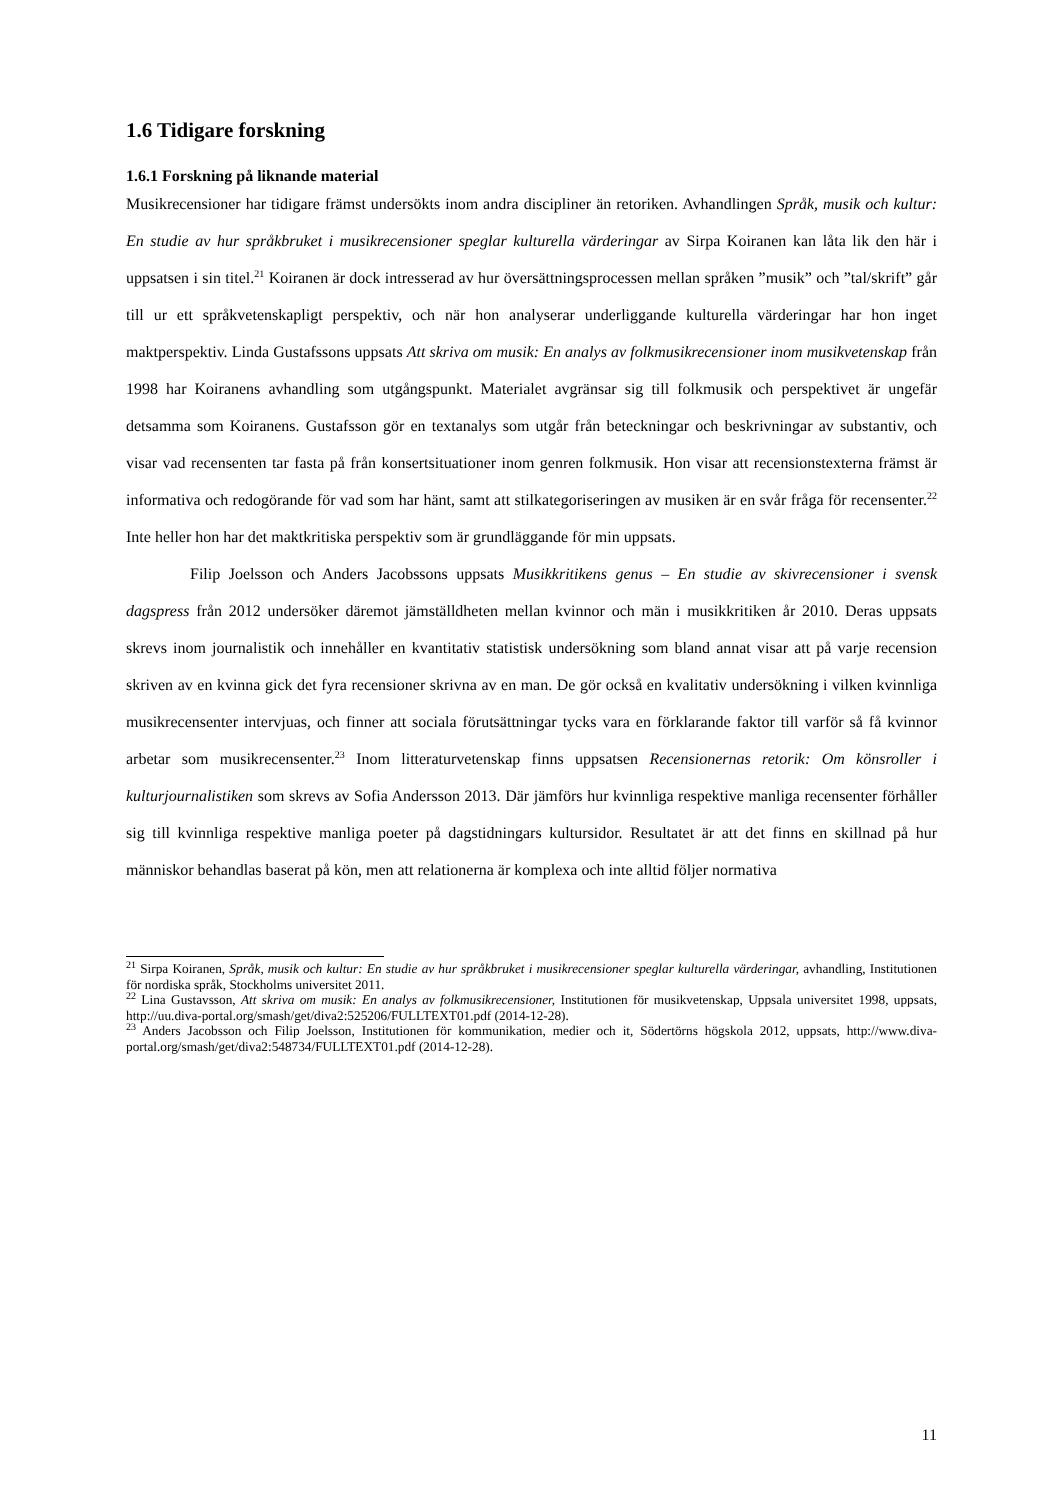1.6 Tidigare forskning
1.6.1 Forskning på liknande material
Musikrecensioner har tidigare främst undersökts inom andra discipliner än retoriken. Avhandlingen Språk, musik och kultur: En studie av hur språkbruket i musikrecensioner speglar kulturella värderingar av Sirpa Koiranen kan låta lik den här i uppsatsen i sin titel.<sup>21</sup> Koiranen är dock intresserad av hur översättningsprocessen mellan språken ”musik” och ”tal/skrift” går till ur ett språkvetenskapligt perspektiv, och när hon analyserar underliggande kulturella värderingar har hon inget maktperspektiv. Linda Gustafssons uppsats Att skriva om musik: En analys av folkmusikrecensioner inom musikvetenskap från 1998 har Koiranens avhandling som utgångspunkt. Materialet avgränsar sig till folkmusik och perspektivet är ungefär detsamma som Koiranens. Gustafsson gör en textanalys som utgår från beteckningar och beskrivningar av substantiv, och visar vad recensenten tar fasta på från konsertsituationer inom genren folkmusik. Hon visar att recensionstexterna främst är informativa och redogörande för vad som har hänt, samt att stilkategoriseringen av musiken är en svår fråga för recensenter.<sup>22</sup> Inte heller hon har det maktkritiska perspektiv som är grundläggande för min uppsats.
Filip Joelsson och Anders Jacobssons uppsats Musikkritikens genus – En studie av skivrecensioner i svensk dagspress från 2012 undersöker däremot jämställdheten mellan kvinnor och män i musikkritiken år 2010. Deras uppsats skrevs inom journalistik och innehåller en kvantitativ statistisk undersökning som bland annat visar att på varje recension skriven av en kvinna gick det fyra recensioner skrivna av en man. De gör också en kvalitativ undersökning i vilken kvinnliga musikrecensenter intervjuas, och finner att sociala förutsättningar tycks vara en förklarande faktor till varför så få kvinnor arbetar som musikrecensenter.<sup>23</sup> Inom litteraturvetenskap finns uppsatsen Recensionernas retorik: Om könsroller i kulturjournalistiken som skrevs av Sofia Andersson 2013. Där jämförs hur kvinnliga respektive manliga recensenter förhåller sig till kvinnliga respektive manliga poeter på dagstidningars kultursidor. Resultatet är att det finns en skillnad på hur människor behandlas baserat på kön, men att relationerna är komplexa och inte alltid följer normativa
<sup>21</sup> Sirpa Koiranen, Språk, musik och kultur: En studie av hur språkbruket i musikrecensioner speglar kulturella värderingar, avhandling, Institutionen för nordiska språk, Stockholms universitet 2011.
<sup>22</sup> Lina Gustavsson, Att skriva om musik: En analys av folkmusikrecensioner, Institutionen för musikvetenskap, Uppsala universitet 1998, uppsats, http://uu.diva-portal.org/smash/get/diva2:525206/FULLTEXT01.pdf (2014-12-28).
<sup>23</sup> Anders Jacobsson och Filip Joelsson, Institutionen för kommunikation, medier och it, Södertörns högskola 2012, uppsats, http://www.diva-portal.org/smash/get/diva2:548734/FULLTEXT01.pdf (2014-12-28).
11